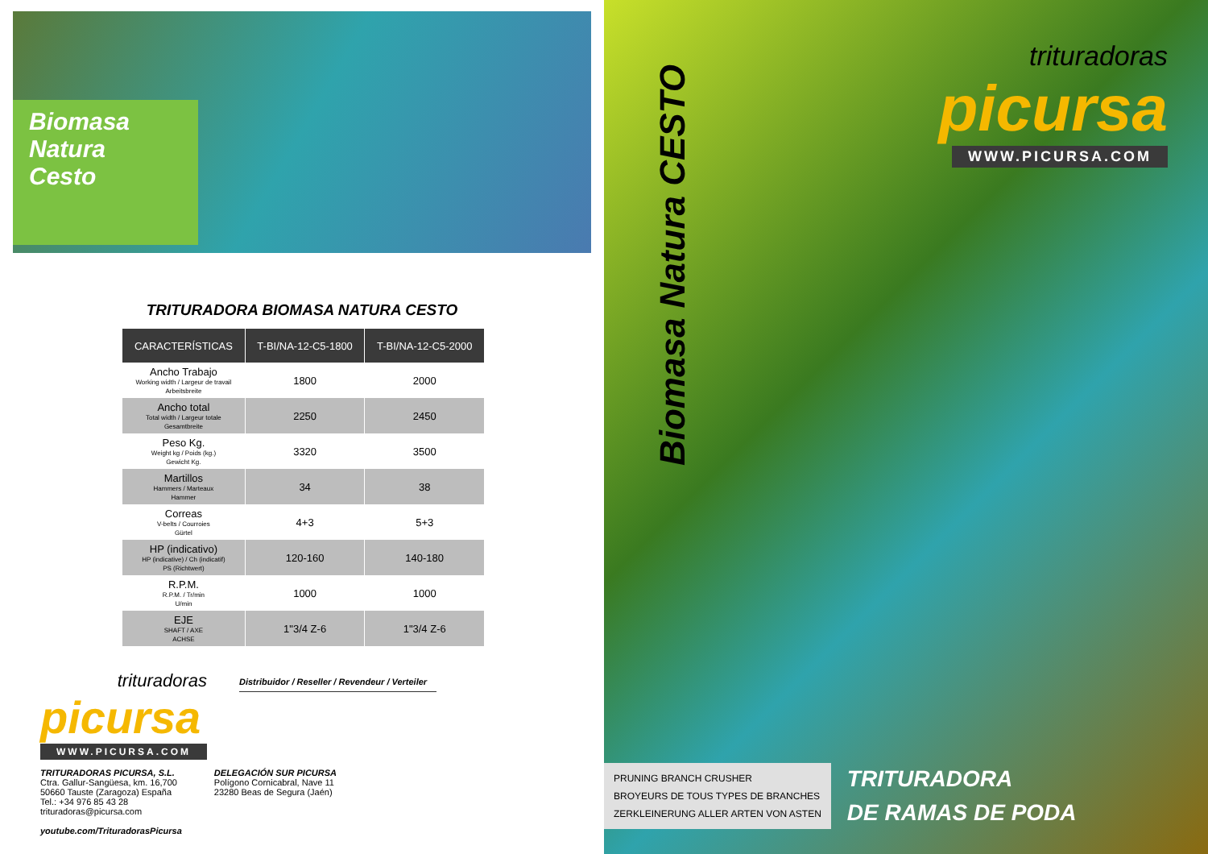Biomasa
Natura
Cesto
TRITURADORA BIOMASA NATURA CESTO
| CARACTERÍSTICAS | T-BI/NA-12-C5-1800 | T-BI/NA-12-C5-2000 |
| --- | --- | --- |
| Ancho Trabajo Working width / Largeur de travail Arbeitsbreite | 1800 | 2000 |
| Ancho total Total width / Largeur totale Gesamtbreite | 2250 | 2450 |
| Peso Kg. Weight kg / Poids (kg.) Gewicht Kg. | 3320 | 3500 |
| Martillos Hammers / Marteaux Hammer | 34 | 38 |
| Correas V-belts / Courroies Gürtel | 4+3 | 5+3 |
| HP (indicativo) HP (indicative) / Ch (indicatif) PS (Richtwert) | 120-160 | 140-180 |
| R.P.M. R.P.M. / Tr/min U/min | 1000 | 1000 |
| EJE SHAFT / AXE ACHSE | 1"3/4 Z-6 | 1"3/4 Z-6 |
trituradoras
picursa
WWW.PICURSA.COM
Distribuidor / Reseller / Revendeur / Verteiler
TRITURADORAS PICURSA, S.L.
Ctra. Gallur-Sangüesa, km. 16,700
50660 Tauste (Zaragoza) España
Tel.: +34 976 85 43 28
trituradoras@picursa.com
youtube.com/TrituradorasPicursa
DELEGACIÓN SUR PICURSA
Polígono Cornicabral, Nave 11
23280 Beas de Segura (Jaén)
Biomasa Natura CESTO
trituradoras
picursa
WWW.PICURSA.COM
PRUNING BRANCH CRUSHER
BROYEURS DE TOUS TYPES DE BRANCHES
ZERKLEINERUNG ALLER ARTEN VON ASTEN
TRITURADORA
DE RAMAS DE PODA